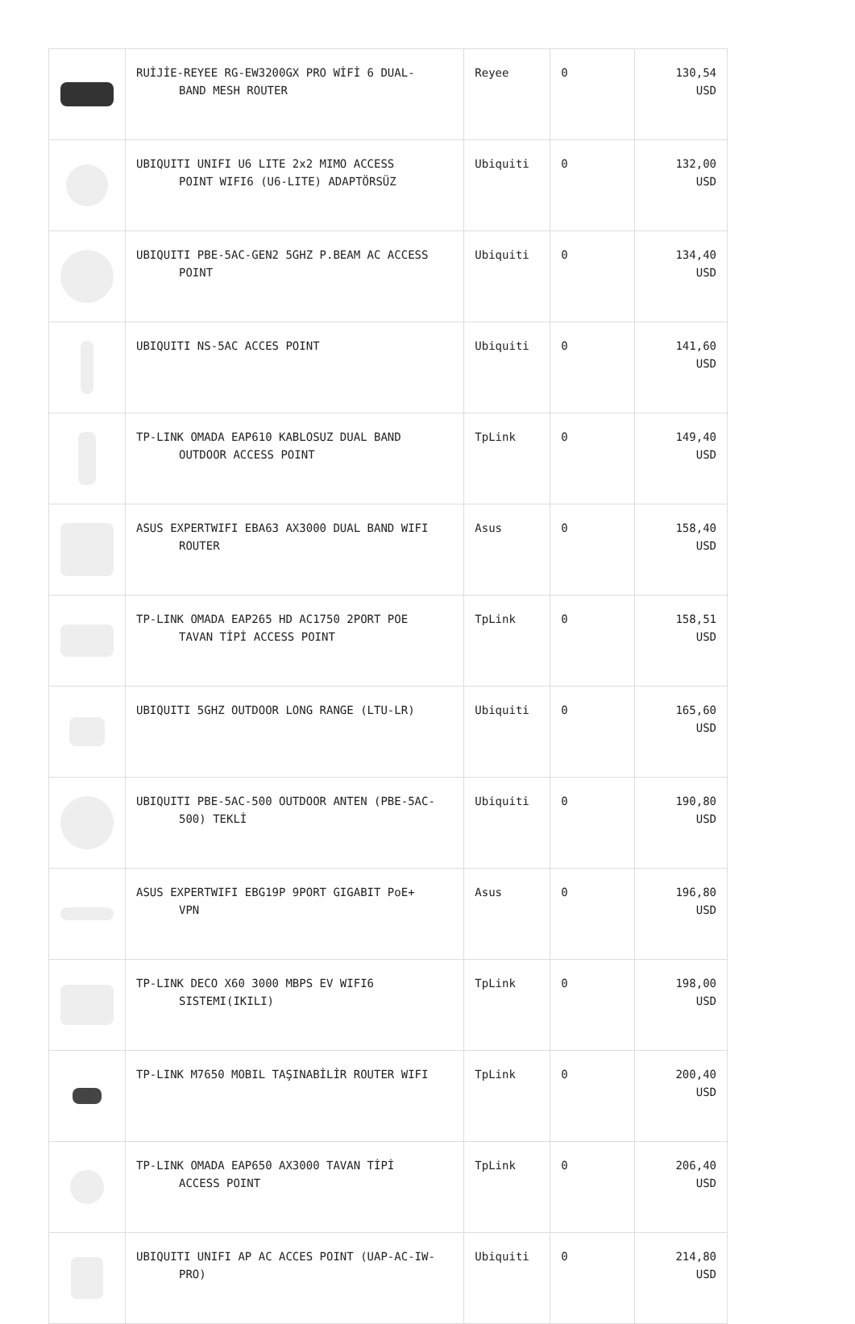| | RUİJİE-REYEE RG-EW3200GX PRO WİFİ 6 DUAL- BAND MESH ROUTER | Reyee | 0 | 130,54 USD |
| | UBIQUITI UNIFI U6 LITE 2x2 MIMO ACCESS POINT WIFI6 (U6-LITE) ADAPTÖRSÜZ | Ubiquiti | 0 | 132,00 USD |
| | UBIQUITI PBE-5AC-GEN2 5GHZ P.BEAM AC ACCESS POINT | Ubiquiti | 0 | 134,40 USD |
| | UBIQUITI NS-5AC ACCES POINT | Ubiquiti | 0 | 141,60 USD |
| | TP-LINK OMADA EAP610 KABLOSUZ DUAL BAND OUTDOOR ACCESS POINT | TpLink | 0 | 149,40 USD |
| | ASUS EXPERTWIFI EBA63 AX3000 DUAL BAND WIFI ROUTER | Asus | 0 | 158,40 USD |
| | TP-LINK OMADA EAP265 HD AC1750 2PORT POE TAVAN TİPİ ACCESS POINT | TpLink | 0 | 158,51 USD |
| | UBIQUITI 5GHZ OUTDOOR LONG RANGE (LTU-LR) | Ubiquiti | 0 | 165,60 USD |
| | UBIQUITI PBE-5AC-500 OUTDOOR ANTEN (PBE-5AC- 500) TEKLİ | Ubiquiti | 0 | 190,80 USD |
| | ASUS EXPERTWIFI EBG19P 9PORT GIGABIT PoE+ VPN | Asus | 0 | 196,80 USD |
| | TP-LINK DECO X60 3000 MBPS EV WIFI6 SISTEMI(IKILI) | TpLink | 0 | 198,00 USD |
| | TP-LINK M7650 MOBIL TAŞINABİLİR ROUTER WIFI | TpLink | 0 | 200,40 USD |
| | TP-LINK OMADA EAP650 AX3000 TAVAN TİPİ ACCESS POINT | TpLink | 0 | 206,40 USD |
| | UBIQUITI UNIFI AP AC ACCES POINT (UAP-AC-IW- PRO) | Ubiquiti | 0 | 214,80 USD |